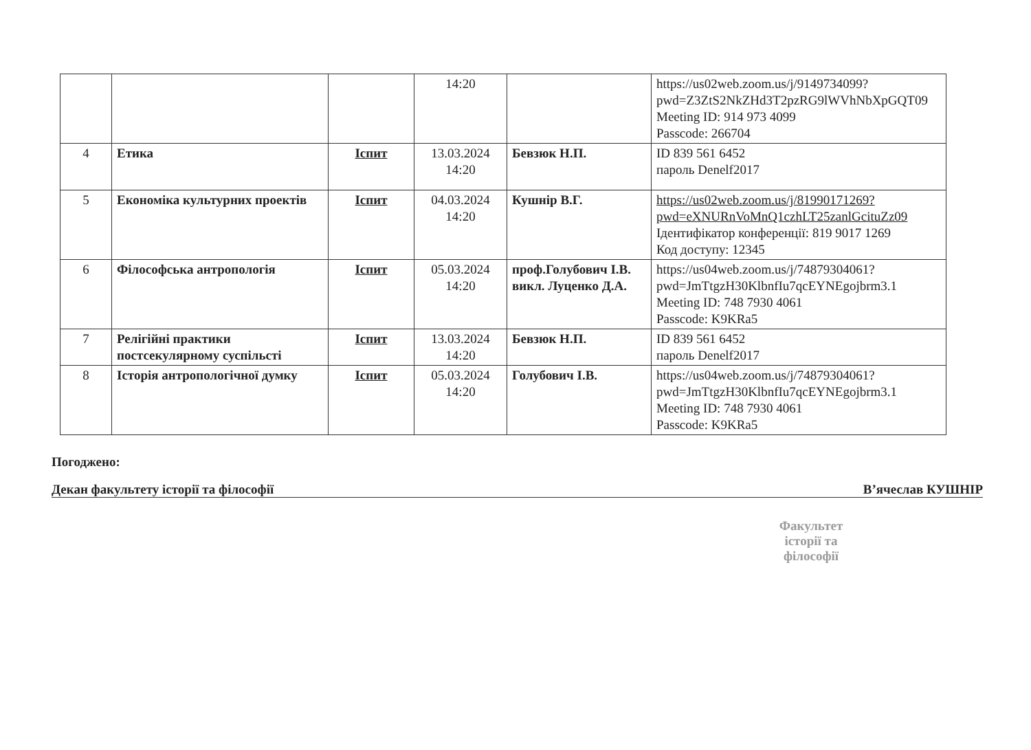| | | | 14:20 | | https://us02web.zoom.us/j/9149734099?pwd=Z3ZtS2NkZHd3T2pzRG9lWVhNbXpGQT09 Meeting ID: 914 973 4099 Passcode: 266704 |
| 4 | Етика | Іспит | 13.03.2024 14:20 | Бевзюк Н.П. | ID 839 561 6452 пароль Denelf2017 |
| 5 | Економіка культурних проектів | Іспит | 04.03.2024 14:20 | Кушнір В.Г. | https://us02web.zoom.us/j/81990171269?pwd=eXNURnVoMnQ1czhLT25zanlGcituZz09 Ідентифікатор конференції: 819 9017 1269 Код доступу: 12345 |
| 6 | Філософська антропологія | Іспит | 05.03.2024 14:20 | проф.Голубович І.В. викл. Луценко Д.А. | https://us04web.zoom.us/j/74879304061?pwd=JmTtgzH30KlbnfIu7qcEYNEgojbrm3.1 Meeting ID: 748 7930 4061 Passcode: K9KRa5 |
| 7 | Релігійні практики постсекулярному суспільсті | Іспит | 13.03.2024 14:20 | Бевзюк Н.П. | ID 839 561 6452 пароль Denelf2017 |
| 8 | Історія антропологічної думку | Іспит | 05.03.2024 14:20 | Голубович І.В. | https://us04web.zoom.us/j/74879304061?pwd=JmTtgzH30KlbnfIu7qcEYNEgojbrm3.1 Meeting ID: 748 7930 4061 Passcode: K9KRa5 |
Погоджено:
Декан факультету історії та філософії В’ячеслав КУШНІР
Факультет історії та філософії